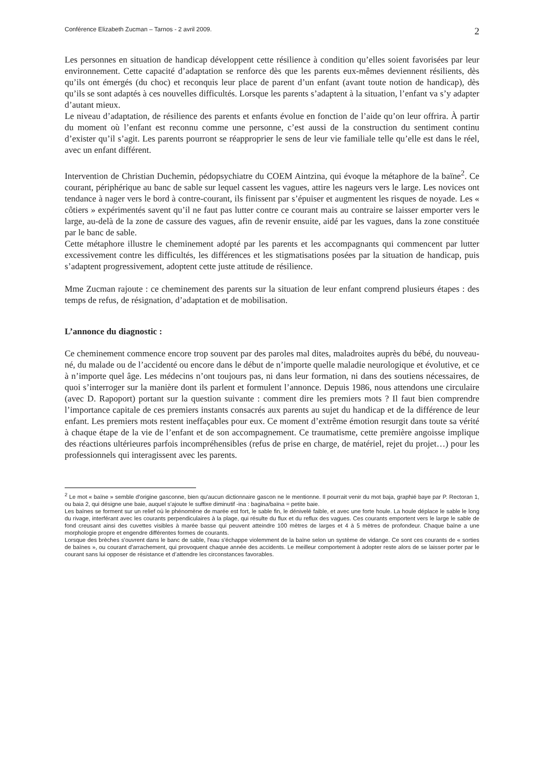Conférence Elizabeth Zucman – Tarnos - 2 avril 2009. 2
Les personnes en situation de handicap développent cette résilience à condition qu’elles soient favorisées par leur environnement. Cette capacité d’adaptation se renforce dès que les parents eux-mêmes deviennent résilients, dès qu’ils ont émergés (du choc) et reconquis leur place de parent d’un enfant (avant toute notion de handicap), dès qu’ils se sont adaptés à ces nouvelles difficultés. Lorsque les parents s’adaptent à la situation, l’enfant va s’y adapter d’autant mieux.
Le niveau d’adaptation, de résilience des parents et enfants évolue en fonction de l’aide qu’on leur offrira. À partir du moment où l’enfant est reconnu comme une personne, c’est aussi de la construction du sentiment continu d’exister qu’il s’agit. Les parents pourront se réapproprier le sens de leur vie familiale telle qu’elle est dans le réel, avec un enfant différent.
Intervention de Christian Duchemin, pédopsychiatre du COEM Aintzina, qui évoque la métaphore de la baïne<sup>2</sup>. Ce courant, périphérique au banc de sable sur lequel cassent les vagues, attire les nageurs vers le large. Les novices ont tendance à nager vers le bord à contre-courant, ils finissent par s’épuiser et augmentent les risques de noyade. Les « côtiers » expérimentés savent qu’il ne faut pas lutter contre ce courant mais au contraire se laisser emporter vers le large, au-delà de la zone de cassure des vagues, afin de revenir ensuite, aidé par les vagues, dans la zone constituée par le banc de sable.
Cette métaphore illustre le cheminement adopté par les parents et les accompagnants qui commencent par lutter excessivement contre les difficultés, les différences et les stigmatisations posées par la situation de handicap, puis s’adaptent progressivement, adoptent cette juste attitude de résilience.
Mme Zucman rajoute : ce cheminement des parents sur la situation de leur enfant comprend plusieurs étapes : des temps de refus, de résignation, d’adaptation et de mobilisation.
L’annonce du diagnostic :
Ce cheminement commence encore trop souvent par des paroles mal dites, maladroites auprès du bébé, du nouveau-né, du malade ou de l’accidenté ou encore dans le début de n’importe quelle maladie neurologique et évolutive, et ce à n’importe quel âge. Les médecins n’ont toujours pas, ni dans leur formation, ni dans des soutiens nécessaires, de quoi s’interroger sur la manière dont ils parlent et formulent l’annonce. Depuis 1986, nous attendons une circulaire (avec D. Rapoport) portant sur la question suivante : comment dire les premiers mots ? Il faut bien comprendre l’importance capitale de ces premiers instants consacrés aux parents au sujet du handicap et de la différence de leur enfant. Les premiers mots restent ineffaçables pour eux. Ce moment d’extrême émotion resurgit dans toute sa vérité à chaque étape de la vie de l’enfant et de son accompagnement. Ce traumatisme, cette première angoisse implique des réactions ultérieures parfois incompréhensibles (refus de prise en charge, de matériel, rejet du projet…) pour les professionnels qui interagissent avec les parents.
<sup>2</sup> Le mot « baïne » semble d'origine gasconne, bien qu'aucun dictionnaire gascon ne le mentionne. Il pourrait venir du mot baja, graphié baye par P. Rectoran 1, ou baia 2, qui désigne une baie, auquel s'ajoute le suffixe diminutif -ina : bagina/baïna = petite baie.
Les baïnes se forment sur un relief où le phénomène de marée est fort, le sable fin, le dénivelé faible, et avec une forte houle. La houle déplace le sable le long du rivage, interférant avec les courants perpendiculaires à la plage, qui résulte du flux et du reflux des vagues. Ces courants emportent vers le large le sable de fond creusant ainsi des cuvettes visibles à marée basse qui peuvent atteindre 100 mètres de larges et 4 à 5 mètres de profondeur. Chaque baïne a une morphologie propre et engendre différentes formes de courants.
Lorsque des brèches s'ouvrent dans le banc de sable, l'eau s'échappe violemment de la baïne selon un système de vidange. Ce sont ces courants de « sorties de baïnes », ou courant d'arrachement, qui provoquent chaque année des accidents. Le meilleur comportement à adopter reste alors de se laisser porter par le courant sans lui opposer de résistance et d’attendre les circonstances favorables.